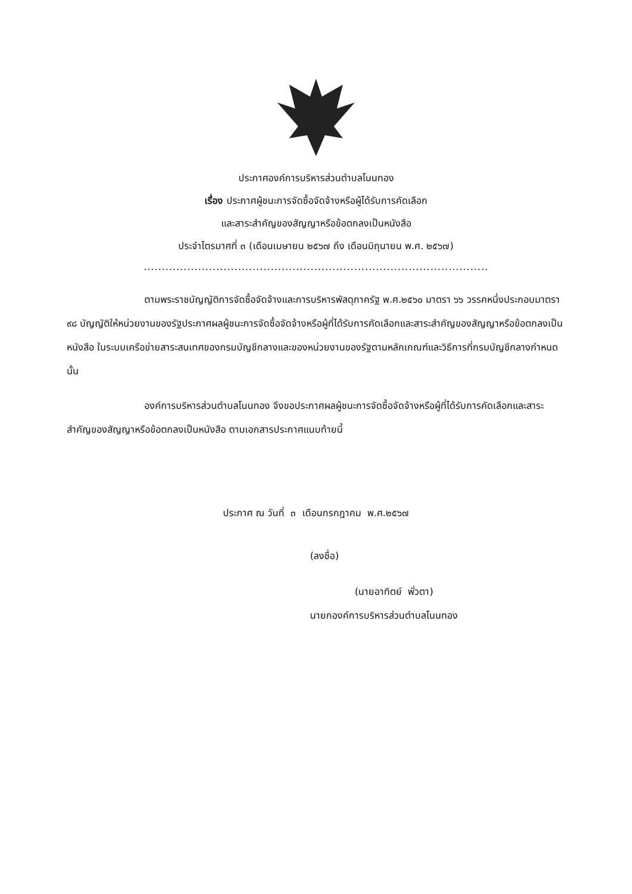ประกาศองค์การบริหารส่วนตำบลโนนทอง
เรื่อง ประกาศผู้ชนะการจัดซื้อจัดจ้างหรือผู้ได้รับการคัดเลือก
และสาระสำคัญของสัญญาหรือข้อตกลงเป็นหนังสือ
ประจำไตรมาศที่ ๓ (เดือนเมษายน ๒๕๖๗ ถึง เดือนมิถุนายน พ.ศ. ๒๕๖๗)
...............................................................................................
ตามพระราชบัญญัติการจัดซื้อจัดจ้างและการบริหารพัสดุภาครัฐ พ.ศ.๒๕๖๐ มาตรา ๖๖ วรรคหนึ่งประกอบมาตรา ๙๘ บัญญัติให้หน่วยงานของรัฐประกาศผลผู้ชนะการจัดซื้อจัดจ้างหรือผู้ที่ได้รับการคัดเลือกและสาระสำคัญของสัญญาหรือข้อตกลงเป็นหนังสือ ในระบบเครือข่ายสาระสนเทศของกรมบัญชีกลางและของหน่วยงานของรัฐตามหลักเกณฑ์และวิธีการที่กรมบัญชีกลางกำหนด นั้น
องค์การบริหารส่วนตำบลโนนทอง จึงขอประกาศผลผู้ชนะการจัดซื้อจัดจ้างหรือผู้ที่ได้รับการคัดเลือกและสาระสำคัญของสัญญาหรือข้อตกลงเป็นหนังสือ ตามเอกสารประกาศแนบท้ายนี้
ประกาศ ณ วันที่ ๓ เดือนกรกฎาคม พ.ศ.๒๕๖๗
(ลงชื่อ)
(นายอาทิตย์ พั่วตา)
นายกองค์การบริหารส่วนตำบลโนนทอง